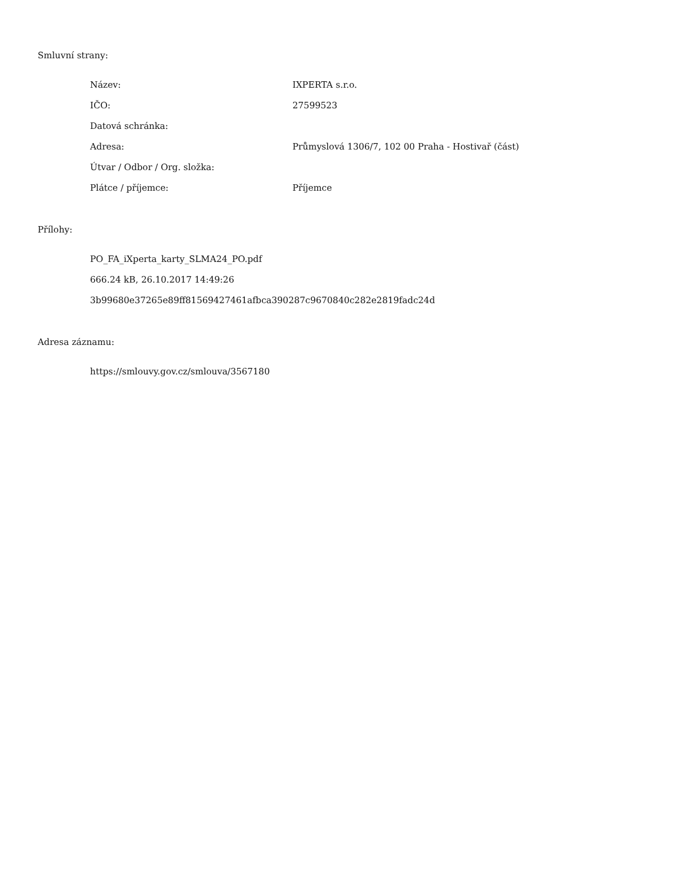Smluvní strany:
| Název: | IXPERTA s.r.o. |
| IČO: | 27599523 |
| Datová schránka: | |
| Adresa: | Průmyslová 1306/7, 102 00 Praha - Hostivař (část) |
| Útvar / Odbor / Org. složka: | |
| Plátce / příjemce: | Příjemce |
Přílohy:
PO_FA_iXperta_karty_SLMA24_PO.pdf
666.24 kB, 26.10.2017 14:49:26
3b99680e37265e89ff81569427461afbca390287c9670840c282e2819fadc24d
Adresa záznamu:
https://smlouvy.gov.cz/smlouva/3567180